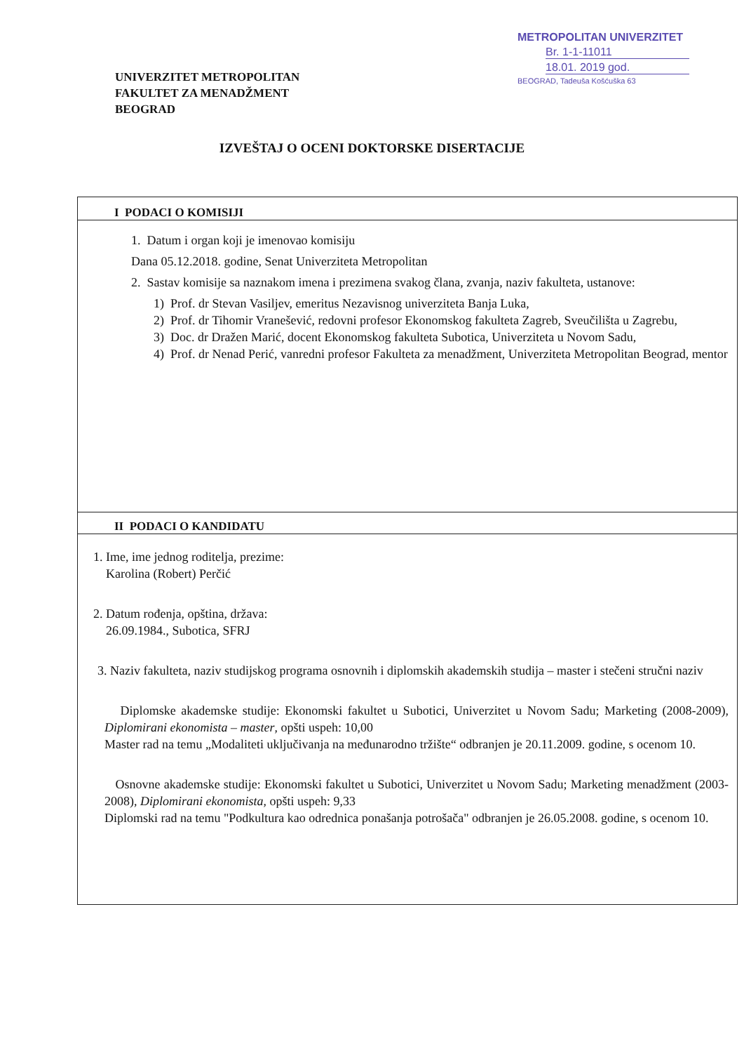UNIVERZITET METROPOLITAN
FAKULTET ZA MENADŽMENT
BEOGRAD
METROPOLITAN UNIVERZITET
Br. 1-1-11011
18.01. 2019 god.
BEOGRAD, Tadeuša Košćuška 63
IZVEŠTAJ O OCENI DOKTORSKE DISERTACIJE
I PODACI O KOMISIJI
1. Datum i organ koji je imenovao komisiju
Dana 05.12.2018. godine, Senat Univerziteta Metropolitan
2. Sastav komisije sa naznakom imena i prezimena svakog člana, zvanja, naziv fakulteta, ustanove:
1) Prof. dr Stevan Vasiljev, emeritus Nezavisnog univerziteta Banja Luka,
2) Prof. dr Tihomir Vranešević, redovni profesor Ekonomskog fakulteta Zagreb, Sveučilišta u Zagrebu,
3) Doc. dr Dražen Marić, docent Ekonomskog fakulteta Subotica, Univerziteta u Novom Sadu,
4) Prof. dr Nenad Perić, vanredni profesor Fakulteta za menadžment, Univerziteta Metropolitan Beograd, mentor
II PODACI O KANDIDATU
1. Ime, ime jednog roditelja, prezime:
Karolina (Robert) Perčić
2. Datum rođenja, opština, država:
26.09.1984., Subotica, SFRJ
3. Naziv fakulteta, naziv studijskog programa osnovnih i diplomskih akademskih studija – master i stečeni stručni naziv
Diplomske akademske studije: Ekonomski fakultet u Subotici, Univerzitet u Novom Sadu; Marketing (2008-2009), Diplomirani ekonomista – master, opšti uspeh: 10,00
Master rad na temu „Modaliteti uključivanja na međunarodno tržište“ odbranjen je 20.11.2009. godine, s ocenom 10.
Osnovne akademske studije: Ekonomski fakultet u Subotici, Univerzitet u Novom Sadu; Marketing menadžment (2003-2008), Diplomirani ekonomista, opšti uspeh: 9,33
Diplomski rad na temu "Podkultura kao odrednica ponašanja potrošača" odbranjen je 26.05.2008. godine, s ocenom 10.